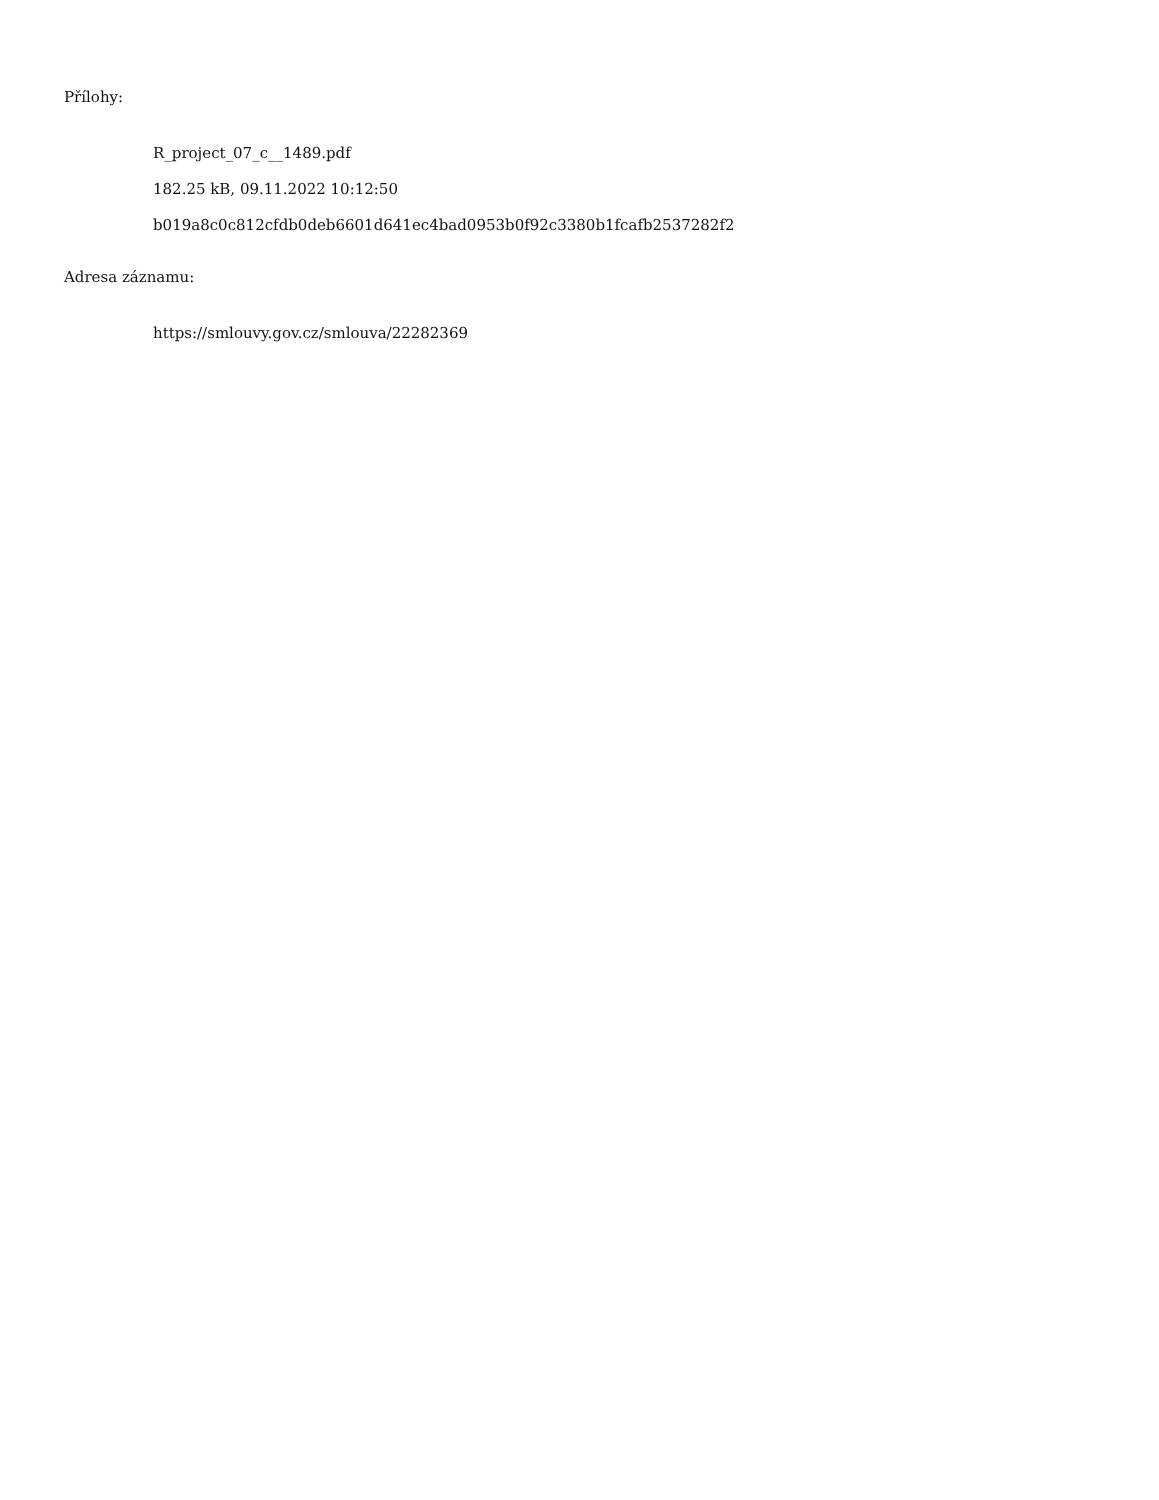Přílohy:
R_project_07_c__1489.pdf
182.25 kB, 09.11.2022 10:12:50
b019a8c0c812cfdb0deb6601d641ec4bad0953b0f92c3380b1fcafb2537282f2
Adresa záznamu:
https://smlouvy.gov.cz/smlouva/22282369